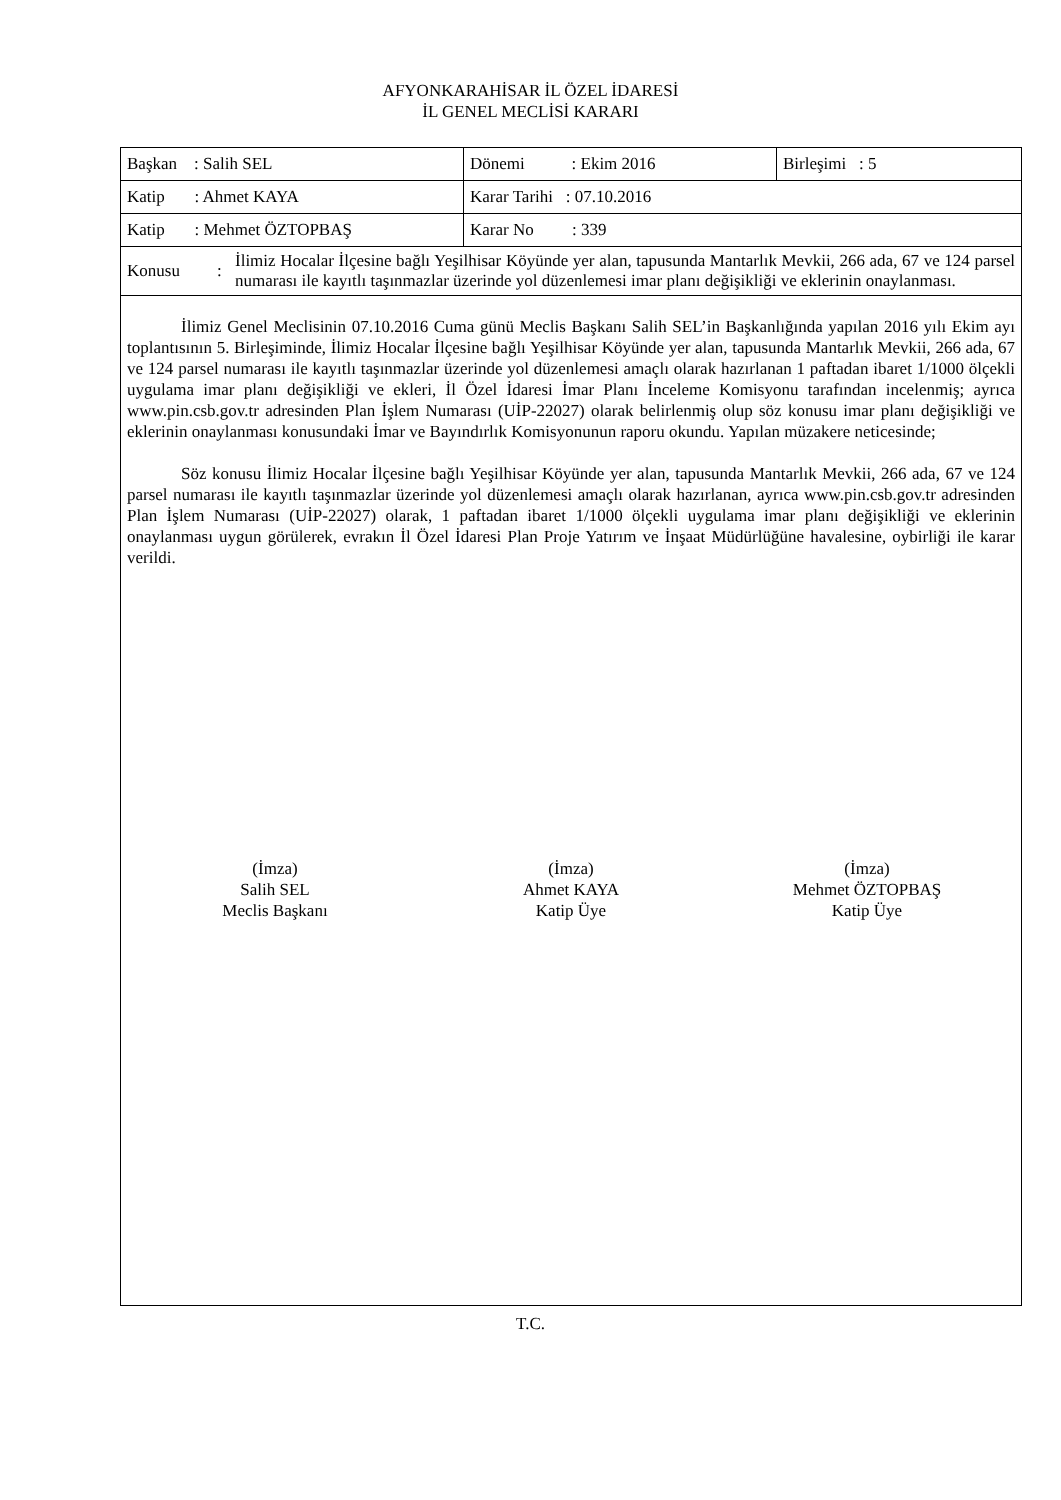AFYONKARAHİSAR İL ÖZEL İDARESİ
İL GENEL MECLİSİ KARARI
| Başkan : Salih SEL | Dönemi : Ekim 2016 | Birleşimi : 5 |
| Katip : Ahmet KAYA | Karar Tarihi : 07.10.2016 | |
| Katip : Mehmet ÖZTOPBAŞ | Karar No : 339 | |
| Konusu : İlimiz Hocalar İlçesine bağlı Yeşilhisar Köyünde yer alan, tapusunda Mantarlık Mevkii, 266 ada, 67 ve 124 parsel numarası ile kayıtlı taşınmazlar üzerinde yol düzenlemesi imar planı değişikliği ve eklerinin onaylanması. | | |
İlimiz Genel Meclisinin 07.10.2016 Cuma günü Meclis Başkanı Salih SEL’in Başkanlığında yapılan 2016 yılı Ekim ayı toplantısının 5. Birleşiminde, İlimiz Hocalar İlçesine bağlı Yeşilhisar Köyünde yer alan, tapusunda Mantarlık Mevkii, 266 ada, 67 ve 124 parsel numarası ile kayıtlı taşınmazlar üzerinde yol düzenlemesi amaçlı olarak hazırlanan 1 paftadan ibaret 1/1000 ölçekli uygulama imar planı değişikliği ve ekleri, İl Özel İdaresi İmar Planı İnceleme Komisyonu tarafından incelenmiş; ayrıca www.pin.csb.gov.tr adresinden Plan İşlem Numarası (UİP-22027) olarak belirlenmiş olup söz konusu imar planı değişikliği ve eklerinin onaylanması konusundaki İmar ve Bayındırlık Komisyonunun raporu okundu. Yapılan müzakere neticesinde;
Söz konusu İlimiz Hocalar İlçesine bağlı Yeşilhisar Köyünde yer alan, tapusunda Mantarlık Mevkii, 266 ada, 67 ve 124 parsel numarası ile kayıtlı taşınmazlar üzerinde yol düzenlemesi amaçlı olarak hazırlanan, ayrıca www.pin.csb.gov.tr adresinden Plan İşlem Numarası (UİP-22027) olarak, 1 paftadan ibaret 1/1000 ölçekli uygulama imar planı değişikliği ve eklerinin onaylanması uygun görülerek, evrakın İl Özel İdaresi Plan Proje Yatırım ve İnşaat Müdürlüğüne havalesine, oybirliği ile karar verildi.
(İmza)
Salih SEL
Meclis Başkanı
(İmza)
Ahmet KAYA
Katip Üye
(İmza)
Mehmet ÖZTOPBAŞ
Katip Üye
T.C.